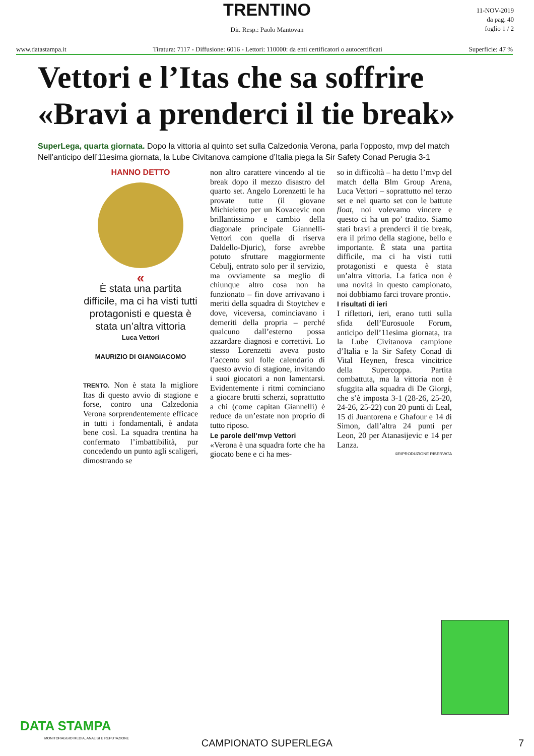TRENTINO
Dir. Resp.: Paolo Mantovan
11-NOV-2019
da pag. 40
foglio 1 / 2
www.datastampa.it Tiratura: 7117 - Diffusione: 6016 - Lettori: 110000: da enti certificatori o autocertificati Superficie: 47 %
Vettori e l’Itas che sa soffrire
«Bravi a prenderci il tie break»
SuperLega, quarta giornata. Dopo la vittoria al quinto set sulla Calzedonia Verona, parla l’opposto, mvp del match
Nell’anticipo dell’11esima giornata, la Lube Civitanova campione d’Italia piega la Sir Safety Conad Perugia 3-1
HANNO DETTO
«
È stata una partita difficile, ma ci ha visti tutti protagonisti e questa è stata un’altra vittoria
Luca Vettori
MAURIZIO DI GIANGIACOMO
TRENTO. Non è stata la migliore Itas di questo avvio di stagione e forse, contro una Calzedonia Verona sorprendentemente efficace in tutti i fondamentali, è andata bene così. La squadra trentina ha confermato l’imbattibilità, pur concedendo un punto agli scaligeri, dimostrando se
non altro carattere vincendo al tie break dopo il mezzo disastro del quarto set. Angelo Lorenzetti le ha provate tutte (il giovane Michieletto per un Kovacevic non brillantissimo e cambio della diagonale principale Giannelli-Vettori con quella di riserva Daldello-Djuric), forse avrebbe potuto sfruttare maggiormente Cebulj, entrato solo per il servizio, ma ovviamente sa meglio di chiunque altro cosa non ha funzionato – fin dove arrivavano i meriti della squadra di Stoytchev e dove, viceversa, cominciavano i demeriti della propria – perché qualcuno dall’esterno possa azzardare diagnosi e correttivi. Lo stesso Lorenzetti aveva posto l’accento sul folle calendario di questo avvio di stagione, invitando i suoi giocatori a non lamentarsi. Evidentemente i ritmi cominciano a giocare brutti scherzi, soprattutto a chi (come capitan Giannelli) è reduce da un’estate non proprio di tutto riposo.
Le parole dell’mvp Vettori
«Verona è una squadra forte che ha giocato bene e ci ha mes-
so in difficoltà – ha detto l’mvp del match della Blm Group Arena, Luca Vettori – soprattutto nel terzo set e nel quarto set con le battute float, noi volevamo vincere e questo ci ha un po’ tradito. Siamo stati bravi a prenderci il tie break, era il primo della stagione, bello e importante. È stata una partita difficile, ma ci ha visti tutti protagonisti e questa è stata un’altra vittoria. La fatica non è una novità in questo campionato, noi dobbiamo farci trovare pronti».
I risultati di ieri
I riflettori, ieri, erano tutti sulla sfida dell’Eurosuole Forum, anticipo dell’11esima giornata, tra la Lube Civitanova campione d’Italia e la Sir Safety Conad di Vital Heynen, fresca vincitrice della Supercoppa. Partita combattuta, ma la vittoria non è sfuggita alla squadra di De Giorgi, che s’è imposta 3-1 (28-26, 25-20, 24-26, 25-22) con 20 punti di Leal, 15 di Juantorena e Ghafour e 14 di Simon, dall’altra 24 punti per Leon, 20 per Atanasijevic e 14 per Lanza.
©RIPRODUZIONE RISERVATA
DATA STAMPA
MONITORAGGIO MEDIA, ANALISI E REPUTAZIONE
CAMPIONATO SUPERLEGA
7